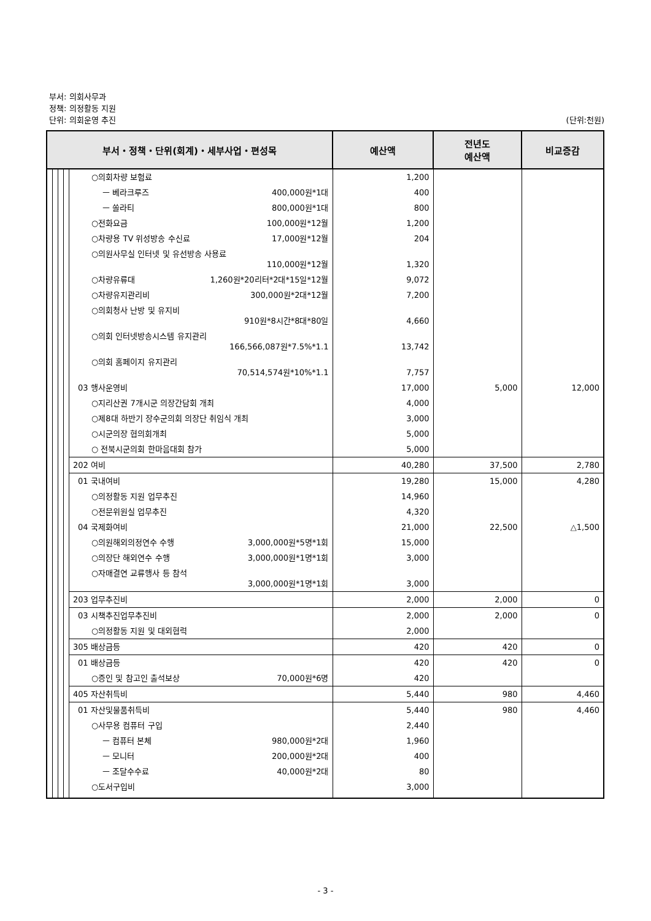부서: 의회사무과
정책: 의정활동 지원
단위: 의회운영 추진 (단위:천원)
| 부서・정책・단위(회계)・세부사업・편성목 | | | | | 예산액 | 전년도 예산액 | 비교증감 |
| --- | --- | --- | --- | --- | --- | --- | --- |
| | | | | ○의회차량 보험료 | 1,200 | | |
| | | | | ㅡ 베라크루즈 400,000원*1대 | 400 | | |
| | | | | ㅡ 쏠라티 800,000원*1대 | 800 | | |
| | | | | ○전화요금 100,000원*12월 | 1,200 | | |
| | | | | ○차량용 TV 위성방송 수신료 17,000원*12월 | 204 | | |
| | | | | ○의원사무실 인터넷 및 유선방송 사용료 110,000원*12월 | 1,320 | | |
| | | | | ○차량유류대 1,260원*20리터*2대*15일*12월 | 9,072 | | |
| | | | | ○차량유지관리비 300,000원*2대*12월 | 7,200 | | |
| | | | | ○의회청사 난방 및 유지비 910원*8시간*8대*80일 | 4,660 | | |
| | | | | ○의회 인터넷방송시스템 유지관리 166,566,087원*7.5%*1.1 | 13,742 | | |
| | | | | ○의회 홈페이지 유지관리 70,514,574원*10%*1.1 | 7,757 | | |
| | | | | 03 행사운영비 | 17,000 | 5,000 | 12,000 |
| | | | | ○지리산권 7개시군 의장간담회 개최 | 4,000 | | |
| | | | | ○제8대 하반기 장수군의회 의장단 취임식 개최 | 3,000 | | |
| | | | | ○시군의장 협의회개최 | 5,000 | | |
| | | | | ○ 전북시군의회 한마음대회 참가 | 5,000 | | |
| | | | | 202 여비 | 40,280 | 37,500 | 2,780 |
| | | | | 01 국내여비 | 19,280 | 15,000 | 4,280 |
| | | | | ○의정활동 지원 업무추진 | 14,960 | | |
| | | | | ○전문위원실 업무추진 | 4,320 | | |
| | | | | 04 국제화여비 | 21,000 | 22,500 | △1,500 |
| | | | | ○의원해외의정연수 수행 3,000,000원*5명*1회 | 15,000 | | |
| | | | | ○의장단 해외연수 수행 3,000,000원*1명*1회 | 3,000 | | |
| | | | | ○자매결연 교류행사 등 참석 3,000,000원*1명*1회 | 3,000 | | |
| | | | | 203 업무추진비 | 2,000 | 2,000 | 0 |
| | | | | 03 시책추진업무추진비 | 2,000 | 2,000 | 0 |
| | | | | ○의정활동 지원 및 대외협력 | 2,000 | | |
| | | | | 305 배상금등 | 420 | 420 | 0 |
| | | | | 01 배상금등 | 420 | 420 | 0 |
| | | | | ○증인 및 참고인 출석보상 70,000원*6명 | 420 | | |
| | | | | 405 자산취득비 | 5,440 | 980 | 4,460 |
| | | | | 01 자산및물품취득비 | 5,440 | 980 | 4,460 |
| | | | | ○사무용 컴퓨터 구입 | 2,440 | | |
| | | | | ㅡ 컴퓨터 본체 980,000원*2대 | 1,960 | | |
| | | | | ㅡ 모니터 200,000원*2대 | 400 | | |
| | | | | ㅡ 조달수수료 40,000원*2대 | 80 | | |
| | | | | ○도서구입비 | 3,000 | | |
- 3 -